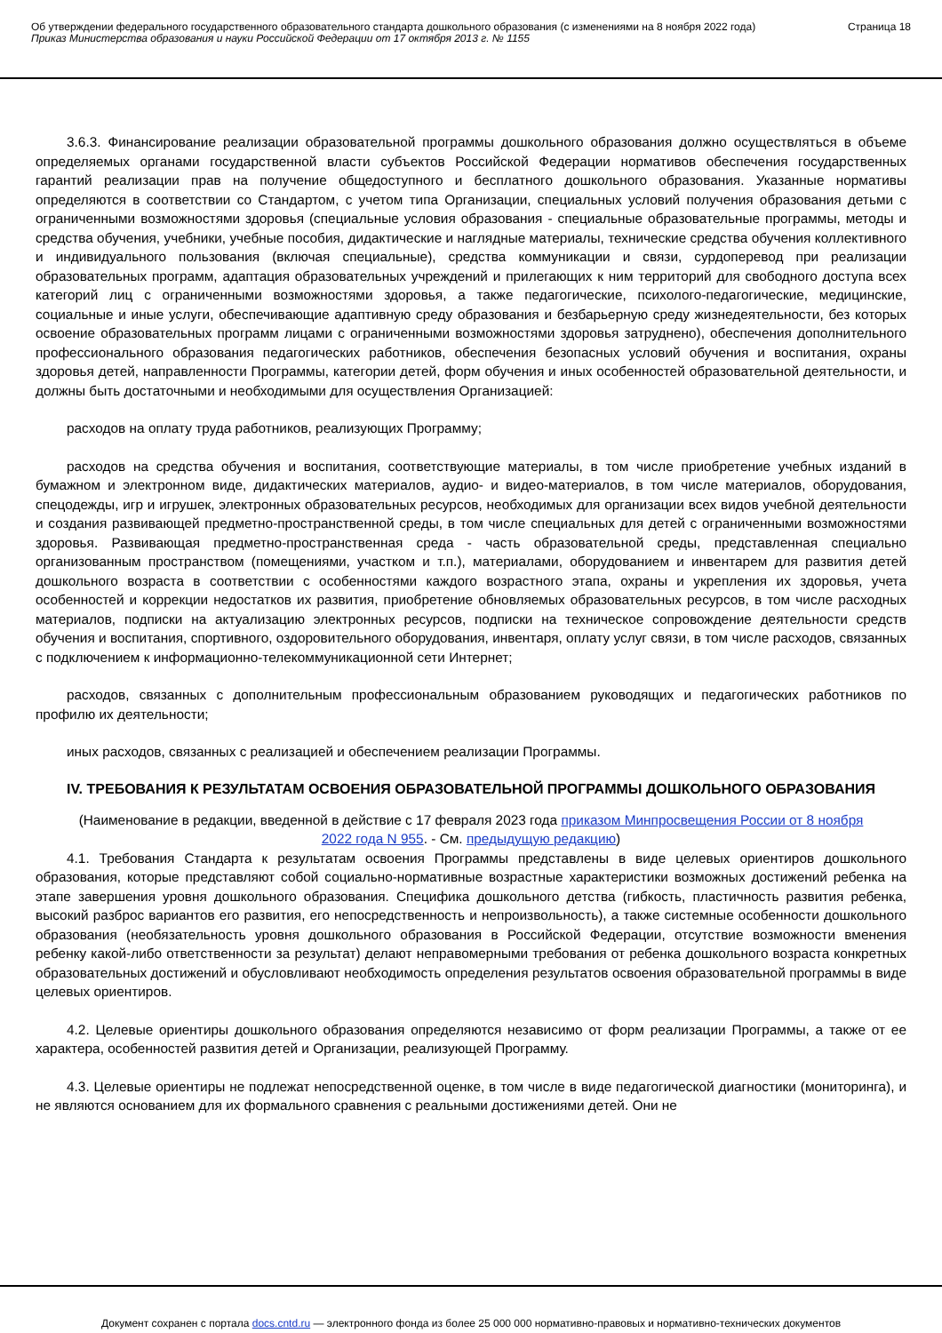Об утверждении федерального государственного образовательного стандарта дошкольного образования (с изменениями на 8 ноября 2022 года)
Приказ Министерства образования и науки Российской Федерации от 17 октября 2013 г. № 1155
Страница 18
3.6.3. Финансирование реализации образовательной программы дошкольного образования должно осуществляться в объеме определяемых органами государственной власти субъектов Российской Федерации нормативов обеспечения государственных гарантий реализации прав на получение общедоступного и бесплатного дошкольного образования. Указанные нормативы определяются в соответствии со Стандартом, с учетом типа Организации, специальных условий получения образования детьми с ограниченными возможностями здоровья (специальные условия образования - специальные образовательные программы, методы и средства обучения, учебники, учебные пособия, дидактические и наглядные материалы, технические средства обучения коллективного и индивидуального пользования (включая специальные), средства коммуникации и связи, сурдоперевод при реализации образовательных программ, адаптация образовательных учреждений и прилегающих к ним территорий для свободного доступа всех категорий лиц с ограниченными возможностями здоровья, а также педагогические, психолого-педагогические, медицинские, социальные и иные услуги, обеспечивающие адаптивную среду образования и безбарьерную среду жизнедеятельности, без которых освоение образовательных программ лицами с ограниченными возможностями здоровья затруднено), обеспечения дополнительного профессионального образования педагогических работников, обеспечения безопасных условий обучения и воспитания, охраны здоровья детей, направленности Программы, категории детей, форм обучения и иных особенностей образовательной деятельности, и должны быть достаточными и необходимыми для осуществления Организацией:
расходов на оплату труда работников, реализующих Программу;
расходов на средства обучения и воспитания, соответствующие материалы, в том числе приобретение учебных изданий в бумажном и электронном виде, дидактических материалов, аудио- и видео-материалов, в том числе материалов, оборудования, спецодежды, игр и игрушек, электронных образовательных ресурсов, необходимых для организации всех видов учебной деятельности и создания развивающей предметно-пространственной среды, в том числе специальных для детей с ограниченными возможностями здоровья. Развивающая предметно-пространственная среда - часть образовательной среды, представленная специально организованным пространством (помещениями, участком и т.п.), материалами, оборудованием и инвентарем для развития детей дошкольного возраста в соответствии с особенностями каждого возрастного этапа, охраны и укрепления их здоровья, учета особенностей и коррекции недостатков их развития, приобретение обновляемых образовательных ресурсов, в том числе расходных материалов, подписки на актуализацию электронных ресурсов, подписки на техническое сопровождение деятельности средств обучения и воспитания, спортивного, оздоровительного оборудования, инвентаря, оплату услуг связи, в том числе расходов, связанных с подключением к информационно-телекоммуникационной сети Интернет;
расходов, связанных с дополнительным профессиональным образованием руководящих и педагогических работников по профилю их деятельности;
иных расходов, связанных с реализацией и обеспечением реализации Программы.
IV. ТРЕБОВАНИЯ К РЕЗУЛЬТАТАМ ОСВОЕНИЯ ОБРАЗОВАТЕЛЬНОЙ ПРОГРАММЫ ДОШКОЛЬНОГО ОБРАЗОВАНИЯ
(Наименование в редакции, введенной в действие с 17 февраля 2023 года приказом Минпросвещения России от 8 ноября 2022 года N 955. - См. предыдущую редакцию)
4.1. Требования Стандарта к результатам освоения Программы представлены в виде целевых ориентиров дошкольного образования, которые представляют собой социально-нормативные возрастные характеристики возможных достижений ребенка на этапе завершения уровня дошкольного образования. Специфика дошкольного детства (гибкость, пластичность развития ребенка, высокий разброс вариантов его развития, его непосредственность и непроизвольность), а также системные особенности дошкольного образования (необязательность уровня дошкольного образования в Российской Федерации, отсутствие возможности вменения ребенку какой-либо ответственности за результат) делают неправомерными требования от ребенка дошкольного возраста конкретных образовательных достижений и обусловливают необходимость определения результатов освоения образовательной программы в виде целевых ориентиров.
4.2. Целевые ориентиры дошкольного образования определяются независимо от форм реализации Программы, а также от ее характера, особенностей развития детей и Организации, реализующей Программу.
4.3. Целевые ориентиры не подлежат непосредственной оценке, в том числе в виде педагогической диагностики (мониторинга), и не являются основанием для их формального сравнения с реальными достижениями детей. Они не
Документ сохранен с портала docs.cntd.ru — электронного фонда из более 25 000 000 нормативно-правовых и нормативно-технических документов